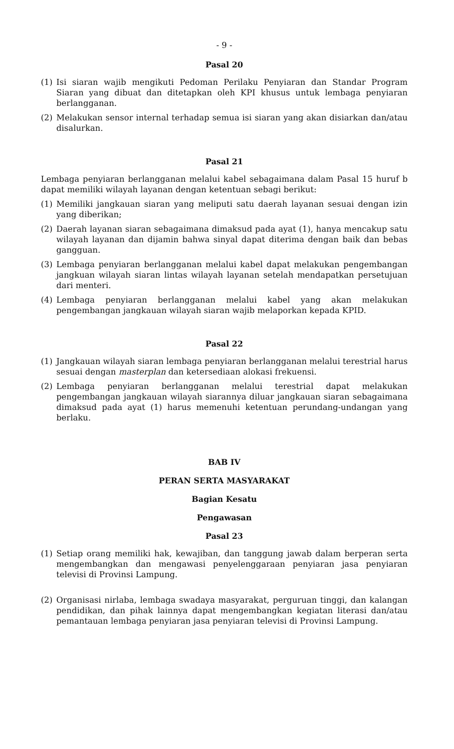- 9 -
Pasal 20
(1) Isi siaran wajib mengikuti Pedoman Perilaku Penyiaran dan Standar Program Siaran yang dibuat dan ditetapkan oleh KPI khusus untuk lembaga penyiaran berlangganan.
(2) Melakukan sensor internal terhadap semua isi siaran yang akan disiarkan dan/atau disalurkan.
Pasal 21
Lembaga penyiaran berlangganan melalui kabel sebagaimana dalam Pasal 15 huruf b dapat memiliki wilayah layanan dengan ketentuan sebagi berikut:
(1) Memiliki jangkauan siaran yang meliputi satu daerah layanan sesuai dengan izin yang diberikan;
(2) Daerah layanan siaran sebagaimana dimaksud pada ayat (1), hanya mencakup satu wilayah layanan dan dijamin bahwa sinyal dapat diterima dengan baik dan bebas gangguan.
(3) Lembaga penyiaran berlangganan melalui kabel dapat melakukan pengembangan jangkuan wilayah siaran lintas wilayah layanan setelah mendapatkan persetujuan dari menteri.
(4) Lembaga penyiaran berlangganan melalui kabel yang akan melakukan pengembangan jangkauan wilayah siaran wajib melaporkan kepada KPID.
Pasal 22
(1) Jangkauan wilayah siaran lembaga penyiaran berlangganan melalui terestrial harus sesuai dengan masterplan dan ketersediaan alokasi frekuensi.
(2) Lembaga penyiaran berlangganan melalui terestrial dapat melakukan pengembangan jangkauan wilayah siarannya diluar jangkauan siaran sebagaimana dimaksud pada ayat (1) harus memenuhi ketentuan perundang-undangan yang berlaku.
BAB IV
PERAN SERTA MASYARAKAT
Bagian Kesatu
Pengawasan
Pasal 23
(1) Setiap orang memiliki hak, kewajiban, dan tanggung jawab dalam berperan serta mengembangkan dan mengawasi penyelenggaraan penyiaran jasa penyiaran televisi di Provinsi Lampung.
(2) Organisasi nirlaba, lembaga swadaya masyarakat, perguruan tinggi, dan kalangan pendidikan, dan pihak lainnya dapat mengembangkan kegiatan literasi dan/atau pemantauan lembaga penyiaran jasa penyiaran televisi di Provinsi Lampung.